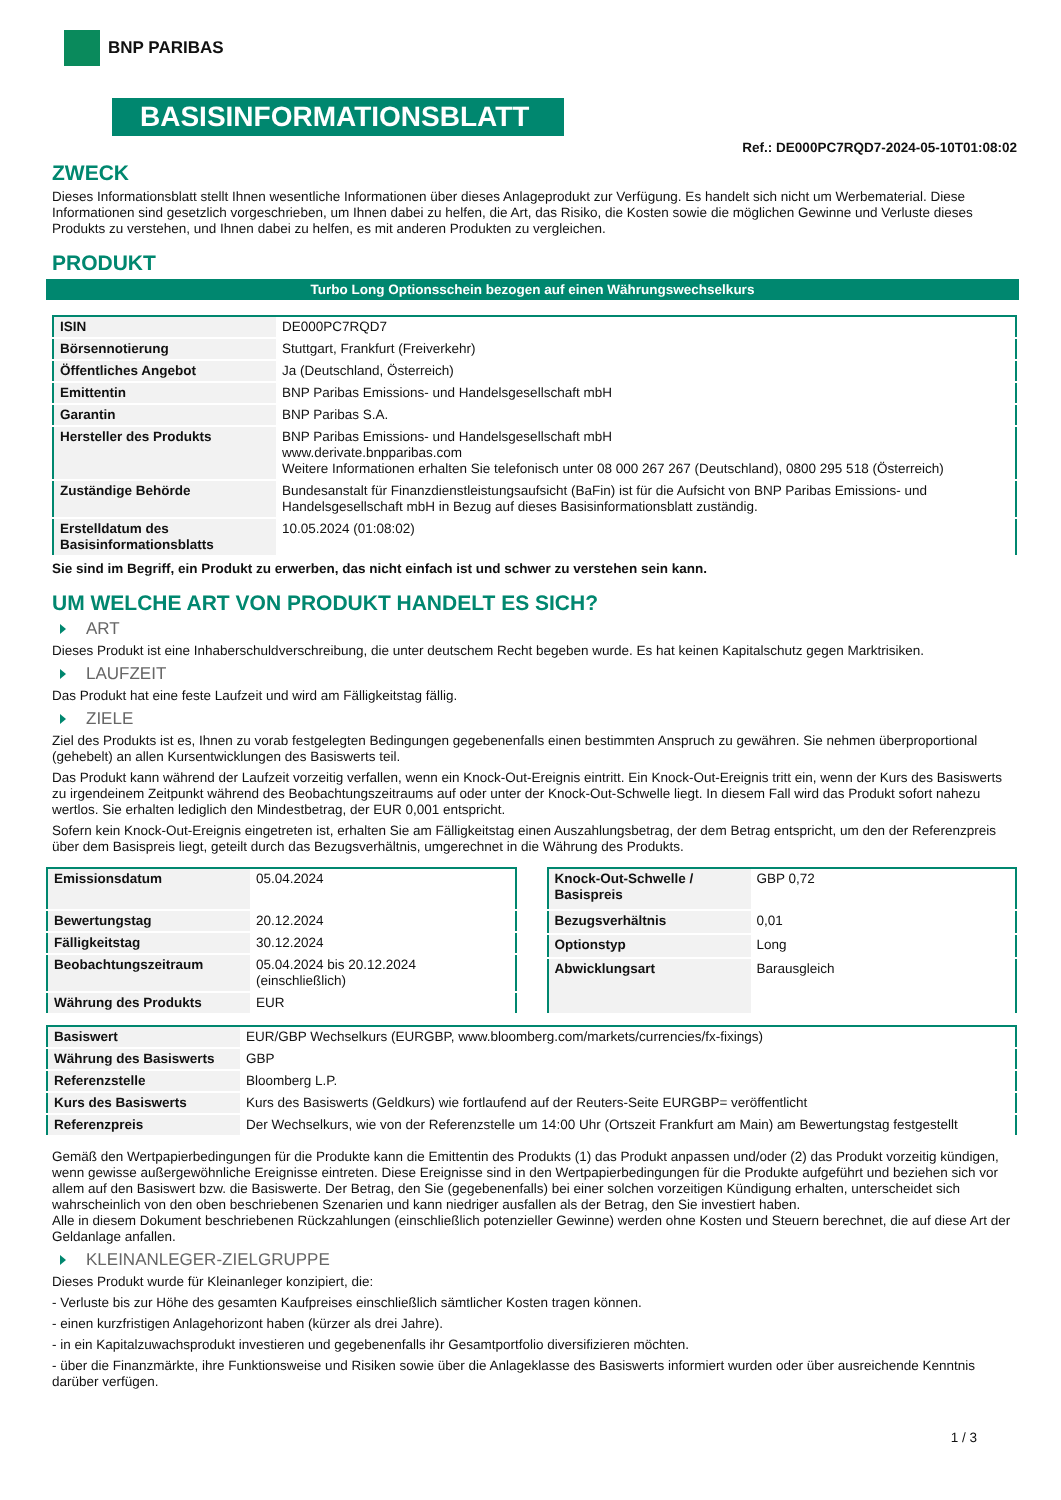BNP PARIBAS
BASISINFORMATIONSBLATT
Ref.: DE000PC7RQD7-2024-05-10T01:08:02
ZWECK
Dieses Informationsblatt stellt Ihnen wesentliche Informationen über dieses Anlageprodukt zur Verfügung. Es handelt sich nicht um Werbematerial. Diese Informationen sind gesetzlich vorgeschrieben, um Ihnen dabei zu helfen, die Art, das Risiko, die Kosten sowie die möglichen Gewinne und Verluste dieses Produkts zu verstehen, und Ihnen dabei zu helfen, es mit anderen Produkten zu vergleichen.
PRODUKT
Turbo Long Optionsschein bezogen auf einen Währungswechselkurs
| ISIN | DE000PC7RQD7 |
| Börsennotierung | Stuttgart, Frankfurt (Freiverkehr) |
| Öffentliches Angebot | Ja (Deutschland, Österreich) |
| Emittentin | BNP Paribas Emissions- und Handelsgesellschaft mbH |
| Garantin | BNP Paribas S.A. |
| Hersteller des Produkts | BNP Paribas Emissions- und Handelsgesellschaft mbH www.derivate.bnpparibas.com Weitere Informationen erhalten Sie telefonisch unter 08 000 267 267 (Deutschland), 0800 295 518 (Österreich) |
| Zuständige Behörde | Bundesanstalt für Finanzdienstleistungsaufsicht (BaFin) ist für die Aufsicht von BNP Paribas Emissions- und Handelsgesellschaft mbH in Bezug auf dieses Basisinformationsblatt zuständig. |
| Erstelldatum des Basisinformationsblatts | 10.05.2024 (01:08:02) |
Sie sind im Begriff, ein Produkt zu erwerben, das nicht einfach ist und schwer zu verstehen sein kann.
UM WELCHE ART VON PRODUKT HANDELT ES SICH?
ART
Dieses Produkt ist eine Inhaberschuldverschreibung, die unter deutschem Recht begeben wurde. Es hat keinen Kapitalschutz gegen Marktrisiken.
LAUFZEIT
Das Produkt hat eine feste Laufzeit und wird am Fälligkeitstag fällig.
ZIELE
Ziel des Produkts ist es, Ihnen zu vorab festgelegten Bedingungen gegebenenfalls einen bestimmten Anspruch zu gewähren. Sie nehmen überproportional (gehebelt) an allen Kursentwicklungen des Basiswerts teil.
Das Produkt kann während der Laufzeit vorzeitig verfallen, wenn ein Knock-Out-Ereignis eintritt. Ein Knock-Out-Ereignis tritt ein, wenn der Kurs des Basiswerts zu irgendeinem Zeitpunkt während des Beobachtungszeitraums auf oder unter der Knock-Out-Schwelle liegt. In diesem Fall wird das Produkt sofort nahezu wertlos. Sie erhalten lediglich den Mindestbetrag, der EUR 0,001 entspricht.
Sofern kein Knock-Out-Ereignis eingetreten ist, erhalten Sie am Fälligkeitstag einen Auszahlungsbetrag, der dem Betrag entspricht, um den der Referenzpreis über dem Basispreis liegt, geteilt durch das Bezugsverhältnis, umgerechnet in die Währung des Produkts.
| Emissionsdatum | 05.04.2024 |
| Bewertungstag | 20.12.2024 |
| Fälligkeitstag | 30.12.2024 |
| Beobachtungszeitraum | 05.04.2024 bis 20.12.2024 (einschließlich) |
| Währung des Produkts | EUR |
| Knock-Out-Schwelle / Basispreis | GBP 0,72 |
| Bezugsverhältnis | 0,01 |
| Optionstyp | Long |
| Abwicklungsart | Barausgleich |
| Basiswert | EUR/GBP Wechselkurs (EURGBP, www.bloomberg.com/markets/currencies/fx-fixings) |
| Währung des Basiswerts | GBP |
| Referenzstelle | Bloomberg L.P. |
| Kurs des Basiswerts | Kurs des Basiswerts (Geldkurs) wie fortlaufend auf der Reuters-Seite EURGBP= veröffentlicht |
| Referenzpreis | Der Wechselkurs, wie von der Referenzstelle um 14:00 Uhr (Ortszeit Frankfurt am Main) am Bewertungstag festgestellt |
Gemäß den Wertpapierbedingungen für die Produkte kann die Emittentin des Produkts (1) das Produkt anpassen und/oder (2) das Produkt vorzeitig kündigen, wenn gewisse außergewöhnliche Ereignisse eintreten. Diese Ereignisse sind in den Wertpapierbedingungen für die Produkte aufgeführt und beziehen sich vor allem auf den Basiswert bzw. die Basiswerte. Der Betrag, den Sie (gegebenenfalls) bei einer solchen vorzeitigen Kündigung erhalten, unterscheidet sich wahrscheinlich von den oben beschriebenen Szenarien und kann niedriger ausfallen als der Betrag, den Sie investiert haben.
Alle in diesem Dokument beschriebenen Rückzahlungen (einschließlich potenzieller Gewinne) werden ohne Kosten und Steuern berechnet, die auf diese Art der Geldanlage anfallen.
KLEINANLEGER-ZIELGRUPPE
Dieses Produkt wurde für Kleinanleger konzipiert, die:
- Verluste bis zur Höhe des gesamten Kaufpreises einschließlich sämtlicher Kosten tragen können.
- einen kurzfristigen Anlagehorizont haben (kürzer als drei Jahre).
- in ein Kapitalzuwachsprodukt investieren und gegebenenfalls ihr Gesamtportfolio diversifizieren möchten.
- über die Finanzmärkte, ihre Funktionsweise und Risiken sowie über die Anlageklasse des Basiswerts informiert wurden oder über ausreichende Kenntnis darüber verfügen.
1 / 3